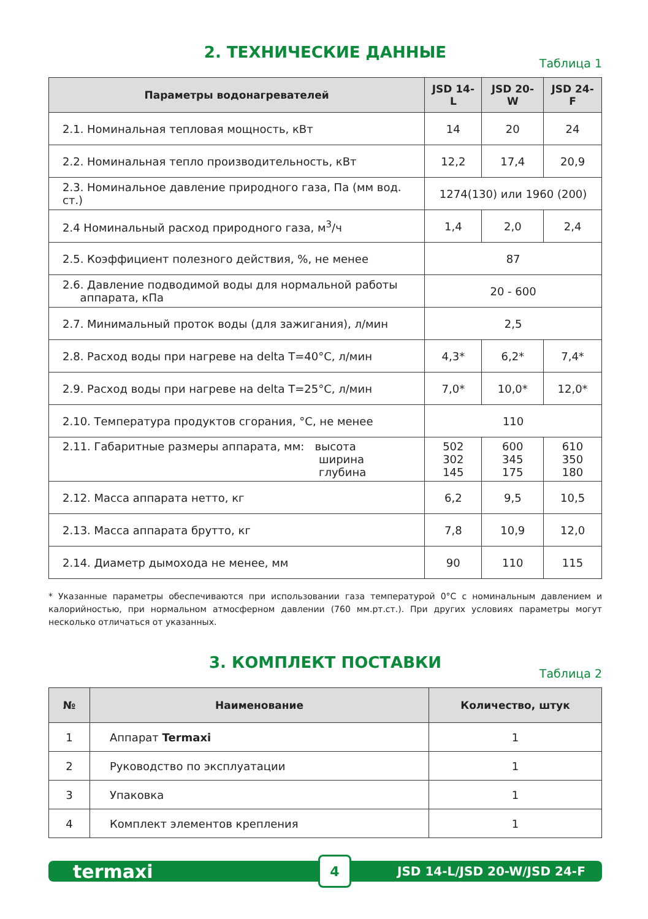2. ТЕХНИЧЕСКИЕ ДАННЫЕ
Таблица 1
| Параметры водонагревателей | JSD 14-L | JSD 20-W | JSD 24-F |
| --- | --- | --- | --- |
| 2.1. Номинальная тепловая мощность, кВт | 14 | 20 | 24 |
| 2.2. Номинальная тепло производительность, кВт | 12,2 | 17,4 | 20,9 |
| 2.3. Номинальное давление природного газа, Па (мм вод. ст.) | 1274(130) или 1960 (200) | | |
| 2.4 Номинальный расход природного газа, м<sup>3</sup>/ч | 1,4 | 2,0 | 2,4 |
| 2.5. Коэффициент полезного действия, %, не менее | 87 | | |
| 2.6. Давление подводимой воды для нормальной работы аппарата, кПа | 20 - 600 | | |
| 2.7. Минимальный проток воды (для зажигания), л/мин | 2,5 | | |
| 2.8. Расход воды при нагреве на delta T=40°С, л/мин | 4,3* | 6,2* | 7,4* |
| 2.9. Расход воды при нагреве на delta T=25°С, л/мин | 7,0* | 10,0* | 12,0* |
| 2.10. Температура продуктов сгорания, °С, не менее | 110 | | |
| 2.11. Габаритные размеры аппарата, мм: высота ширина глубина | 502 302 145 | 600 345 175 | 610 350 180 |
| 2.12. Масса аппарата нетто, кг | 6,2 | 9,5 | 10,5 |
| 2.13. Масса аппарата брутто, кг | 7,8 | 10,9 | 12,0 |
| 2.14. Диаметр дымохода не менее, мм | 90 | 110 | 115 |
* Указанные параметры обеспечиваются при использовании газа температурой 0°С с номинальным давлением и калорийностью, при нормальном атмосферном давлении (760 мм.рт.ст.). При других условиях параметры могут несколько отличаться от указанных.
3. КОМПЛЕКТ ПОСТАВКИ
Таблица 2
| № | Наименование | Количество, штук |
| --- | --- | --- |
| 1 | Аппарат Termaxi | 1 |
| 2 | Руководство по эксплуатации | 1 |
| 3 | Упаковка | 1 |
| 4 | Комплект элементов крепления | 1 |
termaxi 4 JSD 14-L/JSD 20-W/JSD 24-F